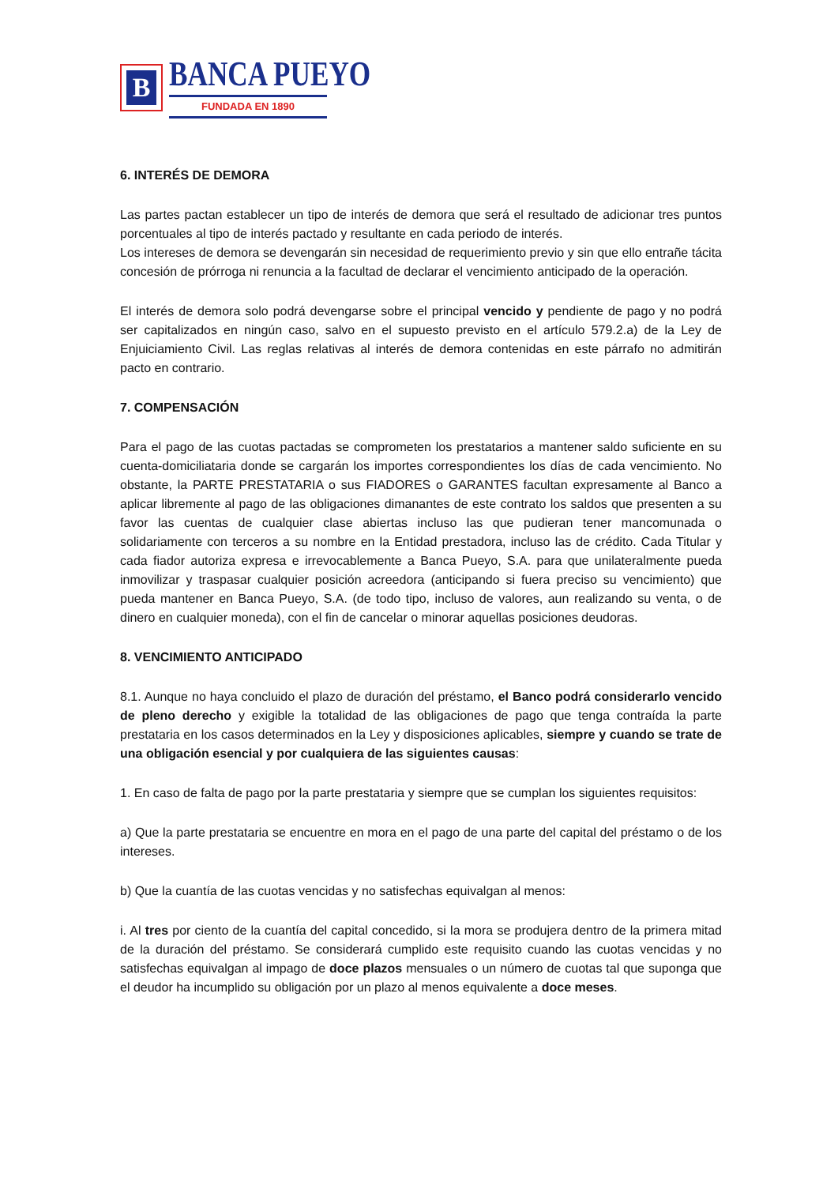B
BANCA PUEYO
FUNDADA EN 1890
6. INTERÉS DE DEMORA
Las partes pactan establecer un tipo de interés de demora que será el resultado de adicionar tres puntos porcentuales al tipo de interés pactado y resultante en cada periodo de interés.
Los intereses de demora se devengarán sin necesidad de requerimiento previo y sin que ello entrañe tácita concesión de prórroga ni renuncia a la facultad de declarar el vencimiento anticipado de la operación.
El interés de demora solo podrá devengarse sobre el principal vencido y pendiente de pago y no podrá ser capitalizados en ningún caso, salvo en el supuesto previsto en el artículo 579.2.a) de la Ley de Enjuiciamiento Civil. Las reglas relativas al interés de demora contenidas en este párrafo no admitirán pacto en contrario.
7. COMPENSACIÓN
Para el pago de las cuotas pactadas se comprometen los prestatarios a mantener saldo suficiente en su cuenta-domiciliataria donde se cargarán los importes correspondientes los días de cada vencimiento. No obstante, la PARTE PRESTATARIA o sus FIADORES o GARANTES facultan expresamente al Banco a aplicar libremente al pago de las obligaciones dimanantes de este contrato los saldos que presenten a su favor las cuentas de cualquier clase abiertas incluso las que pudieran tener mancomunada o solidariamente con terceros a su nombre en la Entidad prestadora, incluso las de crédito. Cada Titular y cada fiador autoriza expresa e irrevocablemente a Banca Pueyo, S.A. para que unilateralmente pueda inmovilizar y traspasar cualquier posición acreedora (anticipando si fuera preciso su vencimiento) que pueda mantener en Banca Pueyo, S.A. (de todo tipo, incluso de valores, aun realizando su venta, o de dinero en cualquier moneda), con el fin de cancelar o minorar aquellas posiciones deudoras.
8. VENCIMIENTO ANTICIPADO
8.1. Aunque no haya concluido el plazo de duración del préstamo, el Banco podrá considerarlo vencido de pleno derecho y exigible la totalidad de las obligaciones de pago que tenga contraída la parte prestataria en los casos determinados en la Ley y disposiciones aplicables, siempre y cuando se trate de una obligación esencial y por cualquiera de las siguientes causas:
1. En caso de falta de pago por la parte prestataria y siempre que se cumplan los siguientes requisitos:
a) Que la parte prestataria se encuentre en mora en el pago de una parte del capital del préstamo o de los intereses.
b) Que la cuantía de las cuotas vencidas y no satisfechas equivalgan al menos:
i. Al tres por ciento de la cuantía del capital concedido, si la mora se produjera dentro de la primera mitad de la duración del préstamo. Se considerará cumplido este requisito cuando las cuotas vencidas y no satisfechas equivalgan al impago de doce plazos mensuales o un número de cuotas tal que suponga que el deudor ha incumplido su obligación por un plazo al menos equivalente a doce meses.